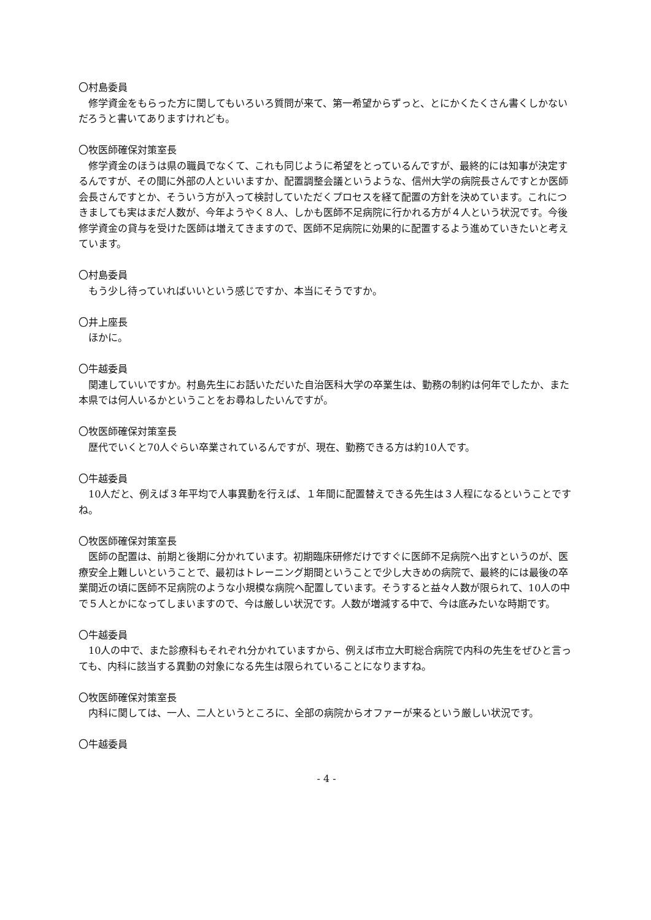〇村島委員
修学資金をもらった方に関してもいろいろ質問が来て、第一希望からずっと、とにかくたくさん書くしかないだろうと書いてありますけれども。
〇牧医師確保対策室長
修学資金のほうは県の職員でなくて、これも同じように希望をとっているんですが、最終的には知事が決定するんですが、その間に外部の人といいますか、配置調整会議というような、信州大学の病院長さんですとか医師会長さんですとか、そういう方が入って検討していただくプロセスを経て配置の方針を決めています。これにつきましても実はまだ人数が、今年ようやく８人、しかも医師不足病院に行かれる方が４人という状況です。今後修学資金の貸与を受けた医師は増えてきますので、医師不足病院に効果的に配置するよう進めていきたいと考えています。
〇村島委員
もう少し待っていればいいという感じですか、本当にそうですか。
〇井上座長
ほかに。
〇牛越委員
関連していいですか。村島先生にお話いただいた自治医科大学の卒業生は、勤務の制約は何年でしたか、また本県では何人いるかということをお尋ねしたいんですが。
〇牧医師確保対策室長
歴代でいくと70人ぐらい卒業されているんですが、現在、勤務できる方は約10人です。
〇牛越委員
10人だと、例えば３年平均で人事異動を行えば、１年間に配置替えできる先生は３人程になるということですね。
〇牧医師確保対策室長
医師の配置は、前期と後期に分かれています。初期臨床研修だけですぐに医師不足病院へ出すというのが、医療安全上難しいということで、最初はトレーニング期間ということで少し大きめの病院で、最終的には最後の卒業間近の頃に医師不足病院のような小規模な病院へ配置しています。そうすると益々人数が限られて、10人の中で５人とかになってしまいますので、今は厳しい状況です。人数が増減する中で、今は底みたいな時期です。
〇牛越委員
10人の中で、また診療科もそれぞれ分かれていますから、例えば市立大町総合病院で内科の先生をぜひと言っても、内科に該当する異動の対象になる先生は限られていることになりますね。
〇牧医師確保対策室長
内科に関しては、一人、二人というところに、全部の病院からオファーが来るという厳しい状況です。
〇牛越委員
- 4 -